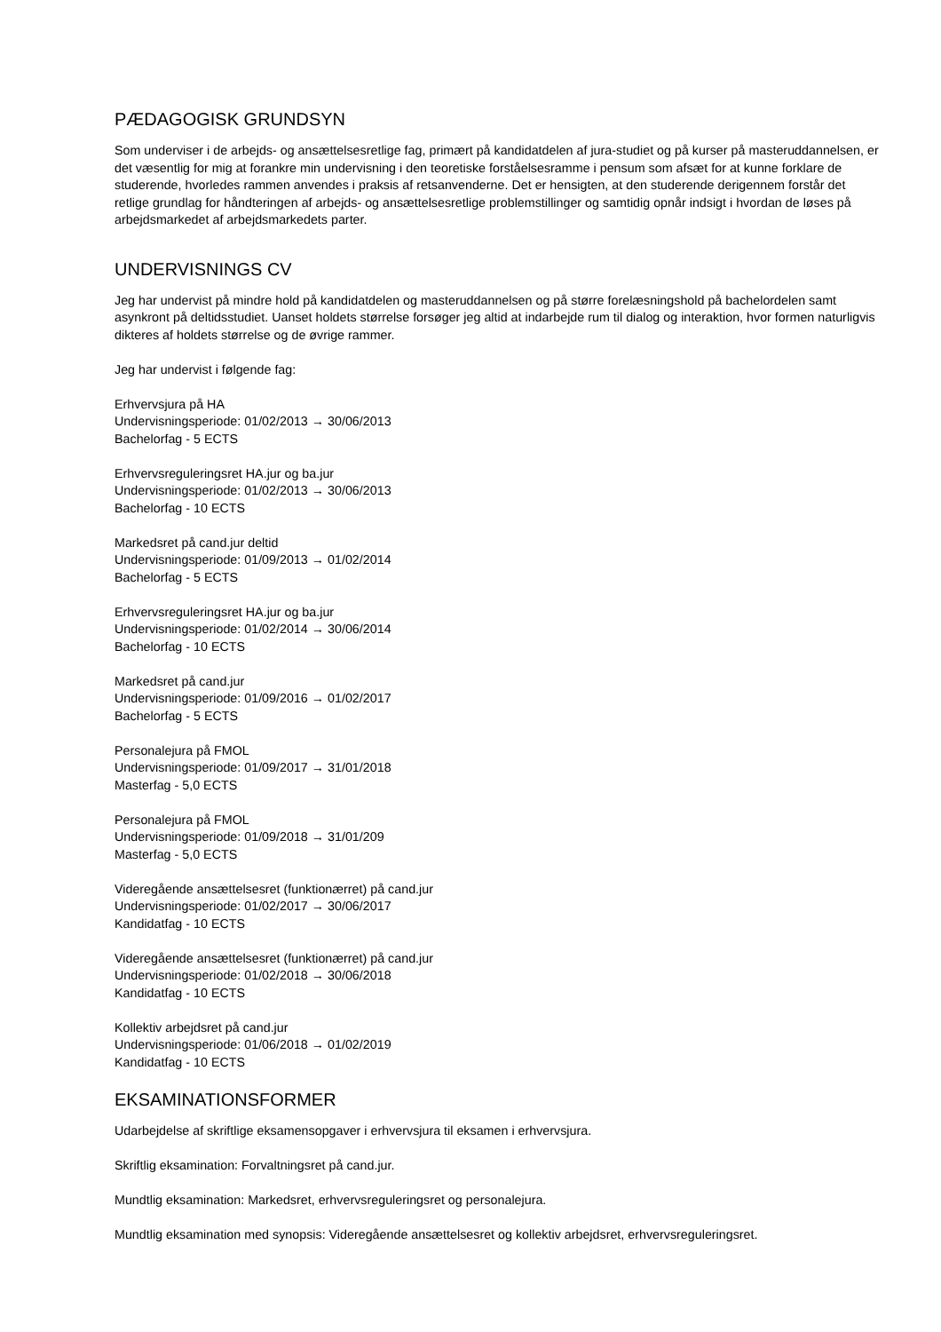PÆDAGOGISK GRUNDSYN
Som underviser i de arbejds- og ansættelsesretlige fag, primært på kandidatdelen af jura-studiet og på kurser på masteruddannelsen, er det væsentlig for mig at forankre min undervisning i den teoretiske forståelsesramme i pensum som afsæt for at kunne forklare de studerende, hvorledes rammen anvendes i praksis af retsanvenderne. Det er hensigten, at den studerende derigennem forstår det retlige grundlag for håndteringen af arbejds- og ansættelsesretlige problemstillinger og samtidig opnår indsigt i hvordan de løses på arbejdsmarkedet af arbejdsmarkedets parter.
UNDERVISNINGS CV
Jeg har undervist på mindre hold på kandidatdelen og masteruddannelsen og på større forelæsningshold på bachelordelen samt asynkront på deltidsstudiet. Uanset holdets størrelse forsøger jeg altid at indarbejde rum til dialog og interaktion, hvor formen naturligvis dikteres af holdets størrelse og de øvrige rammer.
Jeg har undervist i følgende fag:
Erhvervsjura på HA
Undervisningsperiode: 01/02/2013 → 30/06/2013
Bachelorfag - 5 ECTS
Erhvervsreguleringsret HA.jur og ba.jur
Undervisningsperiode: 01/02/2013 → 30/06/2013
Bachelorfag - 10 ECTS
Markedsret på cand.jur deltid
Undervisningsperiode: 01/09/2013 → 01/02/2014
Bachelorfag - 5 ECTS
Erhvervsreguleringsret HA.jur og ba.jur
Undervisningsperiode: 01/02/2014 → 30/06/2014
Bachelorfag - 10 ECTS
Markedsret på cand.jur
Undervisningsperiode: 01/09/2016 → 01/02/2017
Bachelorfag - 5 ECTS
Personalejura på FMOL
Undervisningsperiode: 01/09/2017 → 31/01/2018
Masterfag - 5,0 ECTS
Personalejura på FMOL
Undervisningsperiode: 01/09/2018 → 31/01/209
Masterfag - 5,0 ECTS
Videregående ansættelsesret (funktionærret) på cand.jur
Undervisningsperiode: 01/02/2017 → 30/06/2017
Kandidatfag - 10 ECTS
Videregående ansættelsesret (funktionærret) på cand.jur
Undervisningsperiode: 01/02/2018 → 30/06/2018
Kandidatfag - 10 ECTS
Kollektiv arbejdsret på cand.jur
Undervisningsperiode: 01/06/2018 → 01/02/2019
Kandidatfag - 10 ECTS
EKSAMINATIONSFORMER
Udarbejdelse af skriftlige eksamensopgaver i erhvervsjura til eksamen i erhvervsjura.
Skriftlig eksamination: Forvaltningsret på cand.jur.
Mundtlig eksamination: Markedsret, erhvervsreguleringsret og personalejura.
Mundtlig eksamination med synopsis: Videregående ansættelsesret og kollektiv arbejdsret, erhvervsreguleringsret.